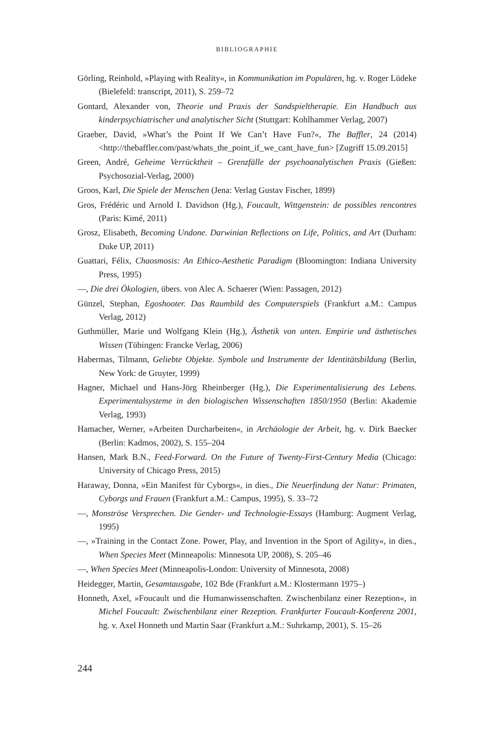BIBLIOGRAPHIE
Görling, Reinhold, »Playing with Reality«, in Kommunikation im Populären, hg. v. Roger Lüdeke (Bielefeld: transcript, 2011), S. 259–72
Gontard, Alexander von, Theorie und Praxis der Sandspieltherapie. Ein Handbuch aus kinderpsychiatrischer und analytischer Sicht (Stuttgart: Kohlhammer Verlag, 2007)
Graeber, David, »What’s the Point If We Can’t Have Fun?«, The Baffler, 24 (2014) <http://thebaffler.com/past/whats_the_point_if_we_cant_have_fun> [Zugriff 15.09.2015]
Green, André, Geheime Verrücktheit – Grenzfälle der psychoanalytischen Praxis (Gießen: Psychosozial-Verlag, 2000)
Groos, Karl, Die Spiele der Menschen (Jena: Verlag Gustav Fischer, 1899)
Gros, Frédéric und Arnold I. Davidson (Hg.), Foucault, Wittgenstein: de possibles rencontres (Paris: Kimé, 2011)
Grosz, Elisabeth, Becoming Undone. Darwinian Reflections on Life, Politics, and Art (Durham: Duke UP, 2011)
Guattari, Félix, Chaosmosis: An Ethico-Aesthetic Paradigm (Bloomington: Indiana University Press, 1995)
—, Die drei Ökologien, übers. von Alec A. Schaerer (Wien: Passagen, 2012)
Günzel, Stephan, Egoshooter. Das Raumbild des Computerspiels (Frankfurt a.M.: Campus Verlag, 2012)
Guthmüller, Marie und Wolfgang Klein (Hg.), Ästhetik von unten. Empirie und ästhetisches Wissen (Tübingen: Francke Verlag, 2006)
Habermas, Tilmann, Geliebte Objekte. Symbole und Instrumente der Identitätsbildung (Berlin, New York: de Gruyter, 1999)
Hagner, Michael und Hans-Jörg Rheinberger (Hg.), Die Experimentalisierung des Lebens. Experimentalsysteme in den biologischen Wissenschaften 1850/1950 (Berlin: Akademie Verlag, 1993)
Hamacher, Werner, »Arbeiten Durcharbeiten«, in Archäologie der Arbeit, hg. v. Dirk Baecker (Berlin: Kadmos, 2002), S. 155–204
Hansen, Mark B.N., Feed-Forward. On the Future of Twenty-First-Century Media (Chicago: University of Chicago Press, 2015)
Haraway, Donna, »Ein Manifest für Cyborgs«, in dies., Die Neuerfindung der Natur: Primaten, Cyborgs und Frauen (Frankfurt a.M.: Campus, 1995), S. 33–72
—, Monströse Versprechen. Die Gender- und Technologie-Essays (Hamburg: Augment Verlag, 1995)
—, »Training in the Contact Zone. Power, Play, and Invention in the Sport of Agility«, in dies., When Species Meet (Minneapolis: Minnesota UP, 2008), S. 205–46
—, When Species Meet (Minneapolis-London: University of Minnesota, 2008)
Heidegger, Martin, Gesamtausgabe, 102 Bde (Frankfurt a.M.: Klostermann 1975–)
Honneth, Axel, »Foucault und die Humanwissenschaften. Zwischenbilanz einer Rezeption«, in Michel Foucault: Zwischenbilanz einer Rezeption. Frankfurter Foucault-Konferenz 2001, hg. v. Axel Honneth und Martin Saar (Frankfurt a.M.: Suhrkamp, 2001), S. 15–26
244